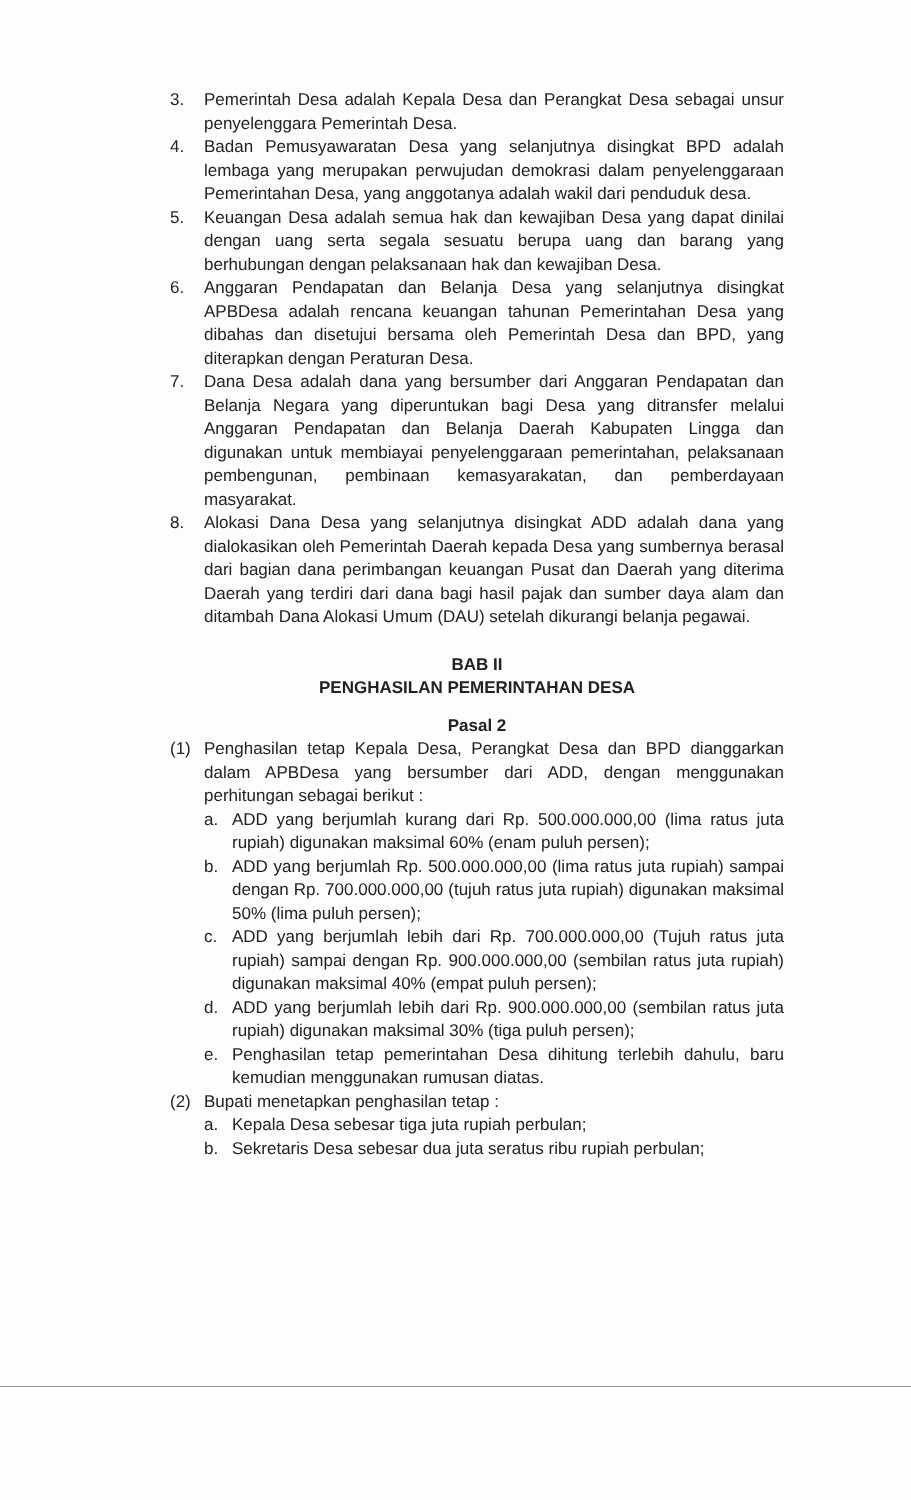3. Pemerintah Desa adalah Kepala Desa dan Perangkat Desa sebagai unsur penyelenggara Pemerintah Desa.
4. Badan Pemusyawaratan Desa yang selanjutnya disingkat BPD adalah lembaga yang merupakan perwujudan demokrasi dalam penyelenggaraan Pemerintahan Desa, yang anggotanya adalah wakil dari penduduk desa.
5. Keuangan Desa adalah semua hak dan kewajiban Desa yang dapat dinilai dengan uang serta segala sesuatu berupa uang dan barang yang berhubungan dengan pelaksanaan hak dan kewajiban Desa.
6. Anggaran Pendapatan dan Belanja Desa yang selanjutnya disingkat APBDesa adalah rencana keuangan tahunan Pemerintahan Desa yang dibahas dan disetujui bersama oleh Pemerintah Desa dan BPD, yang diterapkan dengan Peraturan Desa.
7. Dana Desa adalah dana yang bersumber dari Anggaran Pendapatan dan Belanja Negara yang diperuntukan bagi Desa yang ditransfer melalui Anggaran Pendapatan dan Belanja Daerah Kabupaten Lingga dan digunakan untuk membiayai penyelenggaraan pemerintahan, pelaksanaan pembengunan, pembinaan kemasyarakatan, dan pemberdayaan masyarakat.
8. Alokasi Dana Desa yang selanjutnya disingkat ADD adalah dana yang dialokasikan oleh Pemerintah Daerah kepada Desa yang sumbernya berasal dari bagian dana perimbangan keuangan Pusat dan Daerah yang diterima Daerah yang terdiri dari dana bagi hasil pajak dan sumber daya alam dan ditambah Dana Alokasi Umum (DAU) setelah dikurangi belanja pegawai.
BAB II
PENGHASILAN PEMERINTAHAN DESA
Pasal 2
(1) Penghasilan tetap Kepala Desa, Perangkat Desa dan BPD dianggarkan dalam APBDesa yang bersumber dari ADD, dengan menggunakan perhitungan sebagai berikut :
a. ADD yang berjumlah kurang dari Rp. 500.000.000,00 (lima ratus juta rupiah) digunakan maksimal 60% (enam puluh persen);
b. ADD yang berjumlah Rp. 500.000.000,00 (lima ratus juta rupiah) sampai dengan Rp. 700.000.000,00 (tujuh ratus juta rupiah) digunakan maksimal 50% (lima puluh persen);
c. ADD yang berjumlah lebih dari Rp. 700.000.000,00 (Tujuh ratus juta rupiah) sampai dengan Rp. 900.000.000,00 (sembilan ratus juta rupiah) digunakan maksimal 40% (empat puluh persen);
d. ADD yang berjumlah lebih dari Rp. 900.000.000,00 (sembilan ratus juta rupiah) digunakan maksimal 30% (tiga puluh persen);
e. Penghasilan tetap pemerintahan Desa dihitung terlebih dahulu, baru kemudian menggunakan rumusan diatas.
(2) Bupati menetapkan penghasilan tetap :
a. Kepala Desa sebesar tiga juta rupiah perbulan;
b. Sekretaris Desa sebesar dua juta seratus ribu rupiah perbulan;